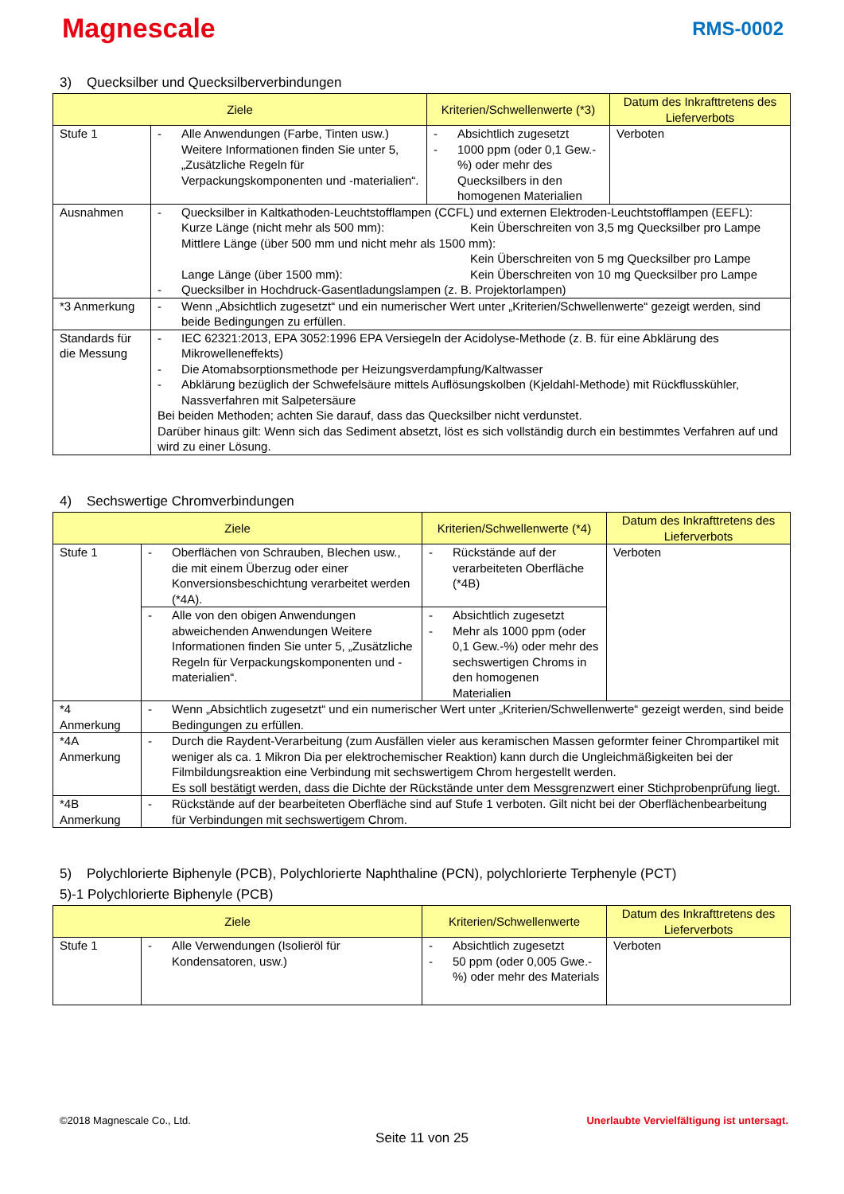Magnescale
RMS-0002
3) Quecksilber und Quecksilberverbindungen
| Ziele | | Kriterien/Schwellenwerte (*3) | Datum des Inkrafttretens des Lieferverbots |
| --- | --- | --- | --- |
| Stufe 1 | - Alle Anwendungen (Farbe, Tinten usw.) Weitere Informationen finden Sie unter 5, „Zusätzliche Regeln für Verpackungskomponenten und -materialien“. | - Absichtlich zugesetzt - 1000 ppm (oder 0,1 Gew.-%) oder mehr des Quecksilbers in den homogenen Materialien | Verboten |
| Ausnahmen | - Quecksilber in Kaltkathoden-Leuchtstofflampen (CCFL) und externen Elektroden-Leuchtstofflampen (EEFL): Kurze Länge (nicht mehr als 500 mm): Kein Überschreiten von 3,5 mg Quecksilber pro Lampe Mittlere Länge (über 500 mm und nicht mehr als 1500 mm): Kein Überschreiten von 5 mg Quecksilber pro Lampe Lange Länge (über 1500 mm): Kein Überschreiten von 10 mg Quecksilber pro Lampe - Quecksilber in Hochdruck-Gasentladungslampen (z. B. Projektorlampen) | | |
| *3 Anmerkung | - Wenn „Absichtlich zugesetzt“ und ein numerischer Wert unter „Kriterien/Schwellenwerte“ gezeigt werden, sind beide Bedingungen zu erfüllen. | | |
| Standards für die Messung | - IEC 62321:2013, EPA 3052:1996 EPA Versiegeln der Acidolyse-Methode (z. B. für eine Abklärung des Mikrowelleneffekts) - Die Atomabsorptionsmethode per Heizungsverdampfung/Kaltwasser - Abklärung bezüglich der Schwefelsäure mittels Auflösungskolben (Kjeldahl-Methode) mit Rückflusskühler, Nassverfahren mit Salpetersäure Bei beiden Methoden; achten Sie darauf, dass das Quecksilber nicht verdunstet. Darüber hinaus gilt: Wenn sich das Sediment absetzt, löst es sich vollständig durch ein bestimmtes Verfahren auf und wird zu einer Lösung. | | |
4) Sechswertige Chromverbindungen
| Ziele | | Kriterien/Schwellenwerte (*4) | Datum des Inkrafttretens des Lieferverbots |
| --- | --- | --- | --- |
| Stufe 1 | - Oberflächen von Schrauben, Blechen usw., die mit einem Überzug oder einer Konversionsbeschichtung verarbeitet werden (*4A). | - Rückstände auf der verarbeiteten Oberfläche (*4B) | Verboten |
| | - Alle von den obigen Anwendungen abweichenden Anwendungen Weitere Informationen finden Sie unter 5, „Zusätzliche Regeln für Verpackungskomponenten und -materialien“. | - Absichtlich zugesetzt - Mehr als 1000 ppm (oder 0,1 Gew.-%) oder mehr des sechswertigen Chroms in den homogenen Materialien | |
| *4 Anmerkung | - Wenn „Absichtlich zugesetzt“ und ein numerischer Wert unter „Kriterien/Schwellenwerte“ gezeigt werden, sind beide Bedingungen zu erfüllen. | | |
| *4A Anmerkung | - Durch die Raydent-Verarbeitung (zum Ausfällen vieler aus keramischen Massen geformter feiner Chrompartikel mit weniger als ca. 1 Mikron Dia per elektrochemischer Reaktion) kann durch die Ungleichmäßigkeiten bei der Filmbildungsreaktion eine Verbindung mit sechswertigem Chrom hergestellt werden. Es soll bestätigt werden, dass die Dichte der Rückstände unter dem Messgrenzwert einer Stichprobenprüfung liegt. | | |
| *4B Anmerkung | - Rückstände auf der bearbeiteten Oberfläche sind auf Stufe 1 verboten. Gilt nicht bei der Oberflächenbearbeitung für Verbindungen mit sechswertigem Chrom. | | |
5) Polychlorierte Biphenyle (PCB), Polychlorierte Naphthaline (PCN), polychlorierte Terphenyle (PCT)
5)-1 Polychlorierte Biphenyle (PCB)
| Ziele | | Kriterien/Schwellenwerte | Datum des Inkrafttretens des Lieferverbots |
| --- | --- | --- | --- |
| Stufe 1 | - Alle Verwendungen (Isolieröl für Kondensatoren, usw.) | - Absichtlich zugesetzt - 50 ppm (oder 0,005 Gwe.-%) oder mehr des Materials | Verboten |
©2018 Magnescale Co., Ltd. Unerlaubte Vervielfältigung ist untersagt.
Seite 11 von 25